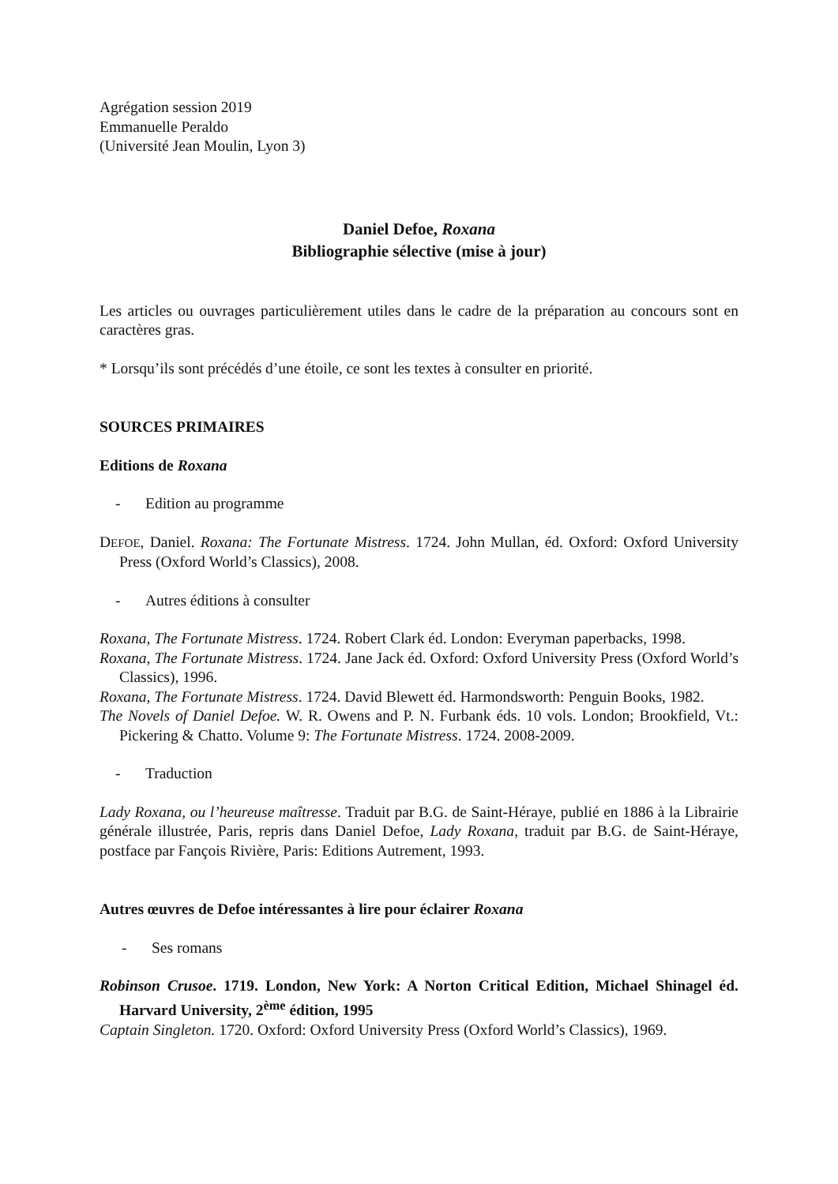Agrégation session 2019
Emmanuelle Peraldo
(Université Jean Moulin, Lyon 3)
Daniel Defoe, Roxana
Bibliographie sélective (mise à jour)
Les articles ou ouvrages particulièrement utiles dans le cadre de la préparation au concours sont en caractères gras.
* Lorsqu’ils sont précédés d’une étoile, ce sont les textes à consulter en priorité.
SOURCES PRIMAIRES
Editions de Roxana
- Edition au programme
DEFOE, Daniel. Roxana: The Fortunate Mistress. 1724. John Mullan, éd. Oxford: Oxford University Press (Oxford World’s Classics), 2008.
- Autres éditions à consulter
Roxana, The Fortunate Mistress. 1724. Robert Clark éd. London: Everyman paperbacks, 1998.
Roxana, The Fortunate Mistress. 1724. Jane Jack éd. Oxford: Oxford University Press (Oxford World’s Classics), 1996.
Roxana, The Fortunate Mistress. 1724. David Blewett éd. Harmondsworth: Penguin Books, 1982.
The Novels of Daniel Defoe. W. R. Owens and P. N. Furbank éds. 10 vols. London; Brookfield, Vt.: Pickering & Chatto. Volume 9: The Fortunate Mistress. 1724. 2008-2009.
- Traduction
Lady Roxana, ou l’heureuse maîtresse. Traduit par B.G. de Saint-Héraye, publié en 1886 à la Librairie générale illustrée, Paris, repris dans Daniel Defoe, Lady Roxana, traduit par B.G. de Saint-Héraye, postface par Fançois Rivière, Paris: Editions Autrement, 1993.
Autres œuvres de Defoe intéressantes à lire pour éclairer Roxana
- Ses romans
Robinson Crusoe. 1719. London, New York: A Norton Critical Edition, Michael Shinagel éd. Harvard University, 2<sup>ème</sup> édition, 1995
Captain Singleton. 1720. Oxford: Oxford University Press (Oxford World’s Classics), 1969.